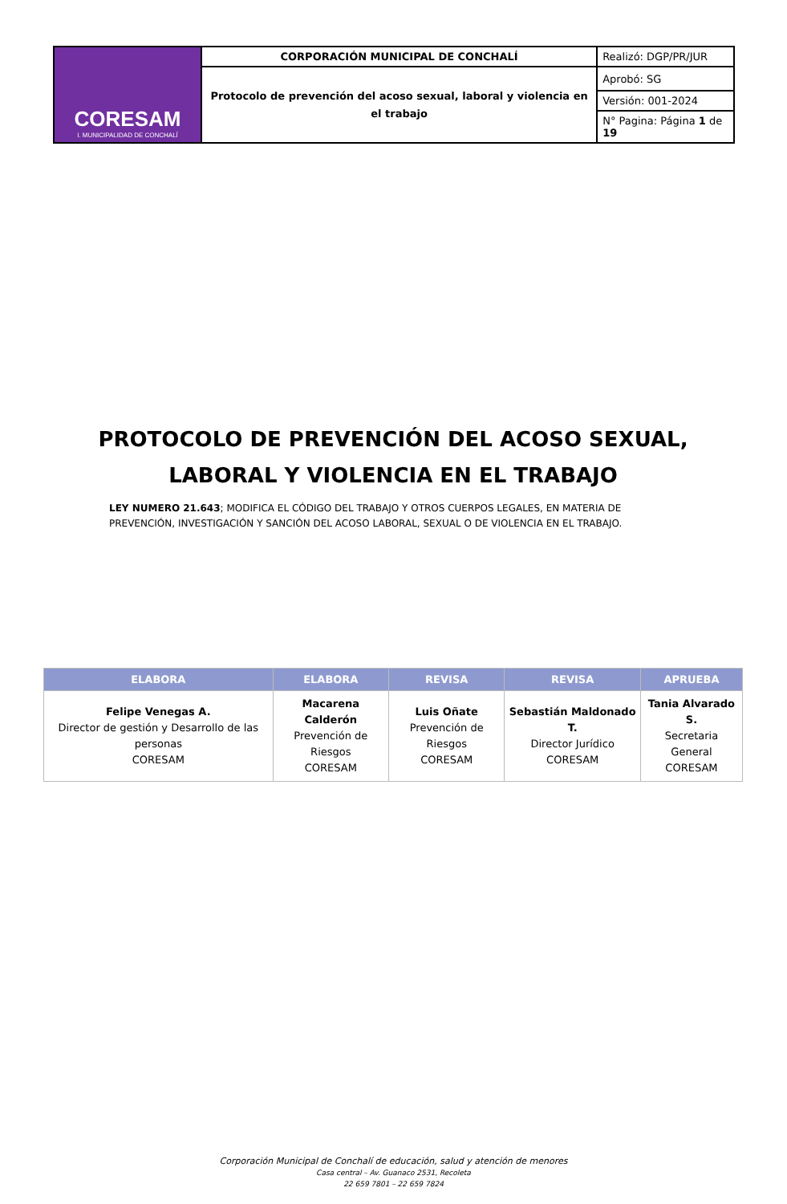| CORESAM I. MUNICIPALIDAD DE CONCHALÍ | CORPORACIÓN MUNICIPAL DE CONCHALÍ | Realizó: DGP/PR/JUR |
| | Protocolo de prevención del acoso sexual, laboral y violencia en el trabajo | Aprobó: SG |
| | | Versión: 001-2024 |
| | | N° Pagina: Página 1 de 19 |
PROTOCOLO DE PREVENCIÓN DEL ACOSO SEXUAL, LABORAL Y VIOLENCIA EN EL TRABAJO
LEY NUMERO 21.643; MODIFICA EL CÓDIGO DEL TRABAJO Y OTROS CUERPOS LEGALES, EN MATERIA DE PREVENCIÓN, INVESTIGACIÓN Y SANCIÓN DEL ACOSO LABORAL, SEXUAL O DE VIOLENCIA EN EL TRABAJO.
| ELABORA | ELABORA | REVISA | REVISA | APRUEBA |
| --- | --- | --- | --- | --- |
| Felipe Venegas A. Director de gestión y Desarrollo de las personas CORESAM | Macarena Calderón Prevención de Riesgos CORESAM | Luis Oñate Prevención de Riesgos CORESAM | Sebastián Maldonado T. Director Jurídico CORESAM | Tania Alvarado S. Secretaria General CORESAM |
Corporación Municipal de Conchalí de educación, salud y atención de menores
Casa central – Av. Guanaco 2531, Recoleta
22 659 7801 – 22 659 7824